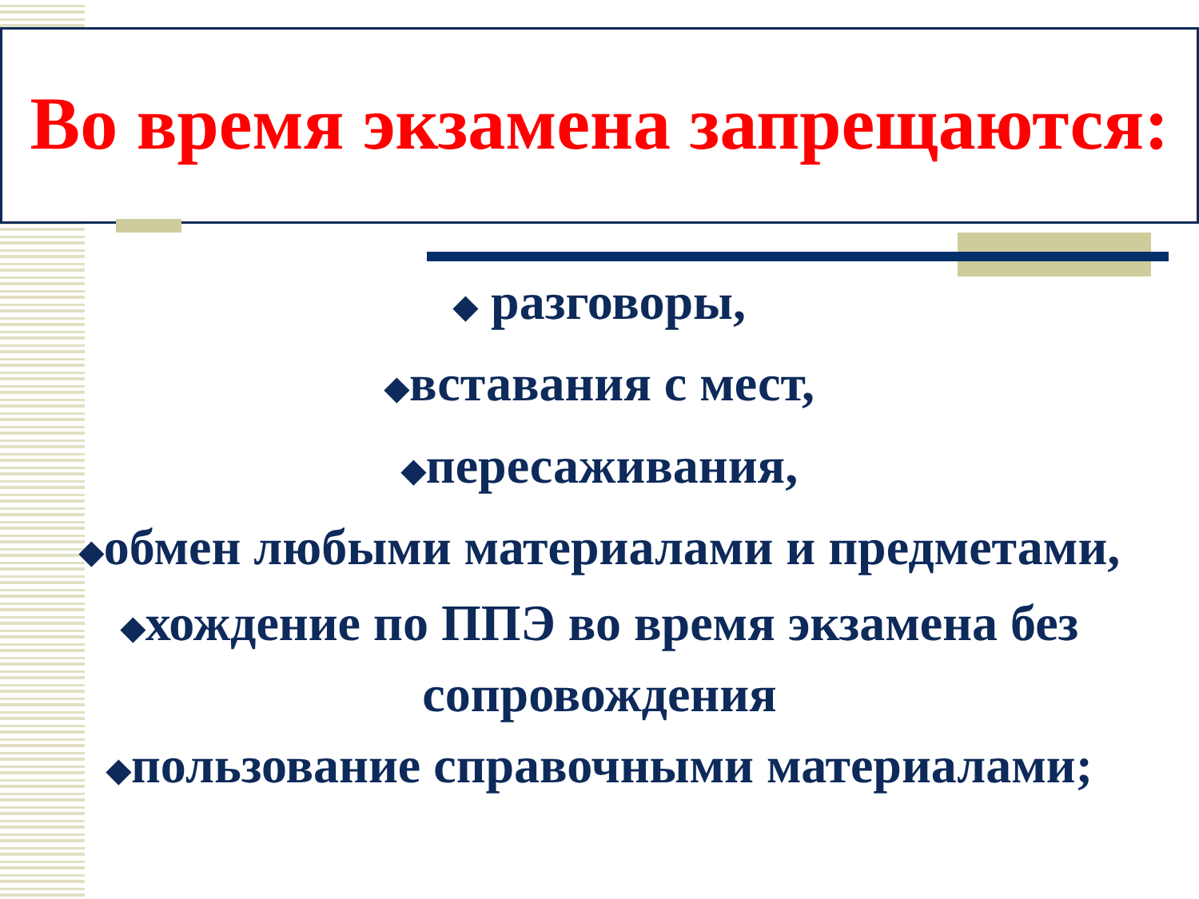Во время экзамена запрещаются:
◆ разговоры,
◆вставания с мест,
◆пересаживания,
◆обмен любыми материалами и предметами,
◆хождение по ППЭ во время экзамена без сопровождения
◆пользование справочными материалами;